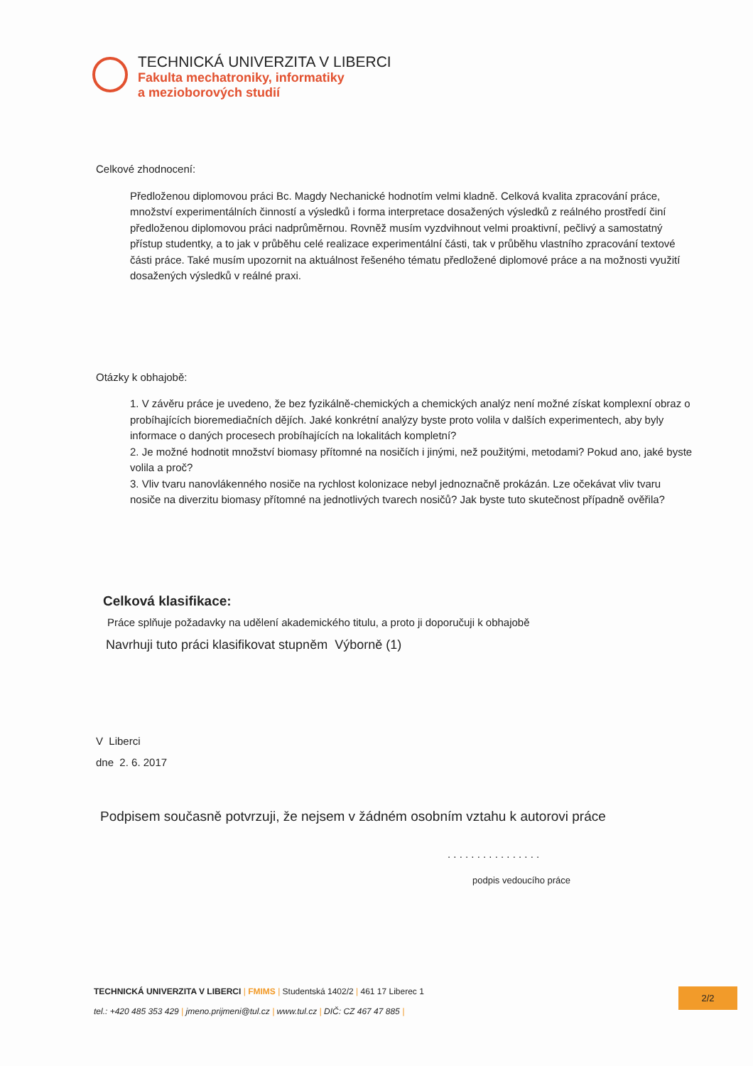TECHNICKÁ UNIVERZITA V LIBERCI
Fakulta mechatroniky, informatiky
a mezioborových studií
Celkové zhodnocení:
Předloženou diplomovou práci Bc. Magdy Nechanické hodnotím velmi kladně. Celková kvalita zpracování práce, množství experimentálních činností a výsledků i forma interpretace dosažených výsledků z reálného prostředí činí předloženou diplomovou práci nadprůměrnou. Rovněž musím vyzdvihnout velmi proaktivní, pečlivý a samostatný přístup studentky, a to jak v průběhu celé realizace experimentální části, tak v průběhu vlastního zpracování textové části práce. Také musím upozornit na aktuálnost řešeného tématu předložené diplomové práce a na možnosti využití dosažených výsledků v reálné praxi.
Otázky k obhajobě:
1. V závěru práce je uvedeno, že bez fyzikálně-chemických a chemických analýz není možné získat komplexní obraz o probíhajících bioremediačních dějích. Jaké konkrétní analýzy byste proto volila v dalších experimentech, aby byly informace o daných procesech probíhajících na lokalitách kompletní?
2. Je možné hodnotit množství biomasy přítomné na nosičích i jinými, než použitými, metodami? Pokud ano, jaké byste volila a proč?
3. Vliv tvaru nanovlákenného nosiče na rychlost kolonizace nebyl jednoznačně prokázán. Lze očekávat vliv tvaru nosiče na diverzitu biomasy přítomné na jednotlivých tvarech nosičů? Jak byste tuto skutečnost případně ověřila?
Celková klasifikace:
Práce splňuje požadavky na udělení akademického titulu, a proto ji doporučuji k obhajobě
Navrhuji tuto práci klasifikovat stupněm Výborně (1)
V Liberci
dne 2. 6. 2017
Podpisem současně potvrzuji, že nejsem v žádném osobním vztahu k autorovi práce
. . . . . . . . . . . . . . . .
podpis vedoucího práce
TECHNICKÁ UNIVERZITA V LIBERCI | FMIMS | Studentská 1402/2 | 461 17 Liberec 1
tel.: +420 485 353 429 | jmeno.prijmeni@tul.cz | www.tul.cz | DIČ: CZ 467 47 885 |
2/2